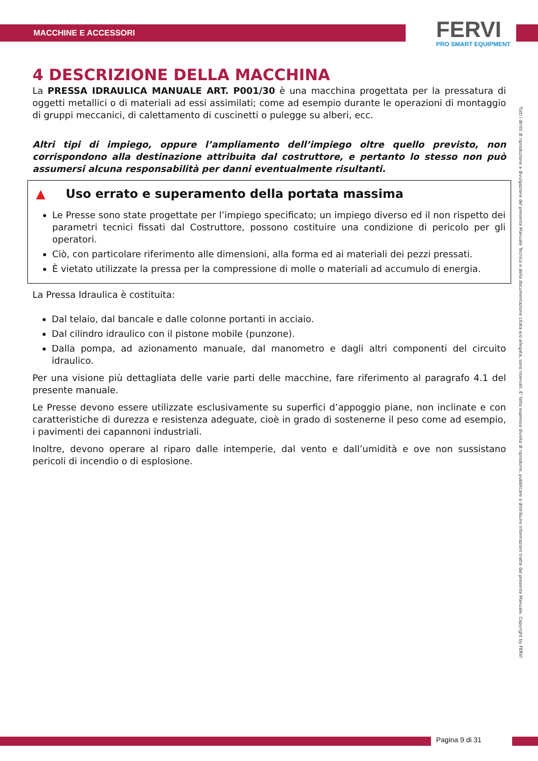MACCHINE E ACCESSORI
FERVI
PRO SMART EQUIPMENT
4 DESCRIZIONE DELLA MACCHINA
La PRESSA IDRAULICA MANUALE ART. P001/30 è una macchina progettata per la pressatura di oggetti metallici o di materiali ad essi assimilati; come ad esempio durante le operazioni di montaggio di gruppi meccanici, di calettamento di cuscinetti o pulegge su alberi, ecc.
Altri tipi di impiego, oppure l’ampliamento dell’impiego oltre quello previsto, non corrispondono alla destinazione attribuita dal costruttore, e pertanto lo stesso non può assumersi alcuna responsabilità per danni eventualmente risultanti.
▲ Uso errato e superamento della portata massima
Le Presse sono state progettate per l’impiego specificato; un impiego diverso ed il non rispetto dei parametri tecnici fissati dal Costruttore, possono costituire una condizione di pericolo per gli operatori.
Ciò, con particolare riferimento alle dimensioni, alla forma ed ai materiali dei pezzi pressati.
È vietato utilizzate la pressa per la compressione di molle o materiali ad accumulo di energia.
La Pressa Idraulica è costituita:
Dal telaio, dal bancale e dalle colonne portanti in acciaio.
Dal cilindro idraulico con il pistone mobile (punzone).
Dalla pompa, ad azionamento manuale, dal manometro e dagli altri componenti del circuito idraulico.
Per una visione più dettagliata delle varie parti delle macchine, fare riferimento al paragrafo 4.1 del presente manuale.
Le Presse devono essere utilizzate esclusivamente su superfici d’appoggio piane, non inclinate e con caratteristiche di durezza e resistenza adeguate, cioè in grado di sostenerne il peso come ad esempio, i pavimenti dei capannoni industriali.
Inoltre, devono operare al riparo dalle intemperie, dal vento e dall’umidità e ove non sussistano pericoli di incendio o di esplosione.
Tutti i diritti di riproduzione e divulgazione del presente Manuale Tecnico e della documentazione citata e/o allegata, sono riservati. E' fatto espresso divieto di riprodurre, pubblicare o distribuire informazioni tratte dal presente Manuale. Copyright by FERVI
Pagina 9 di 31